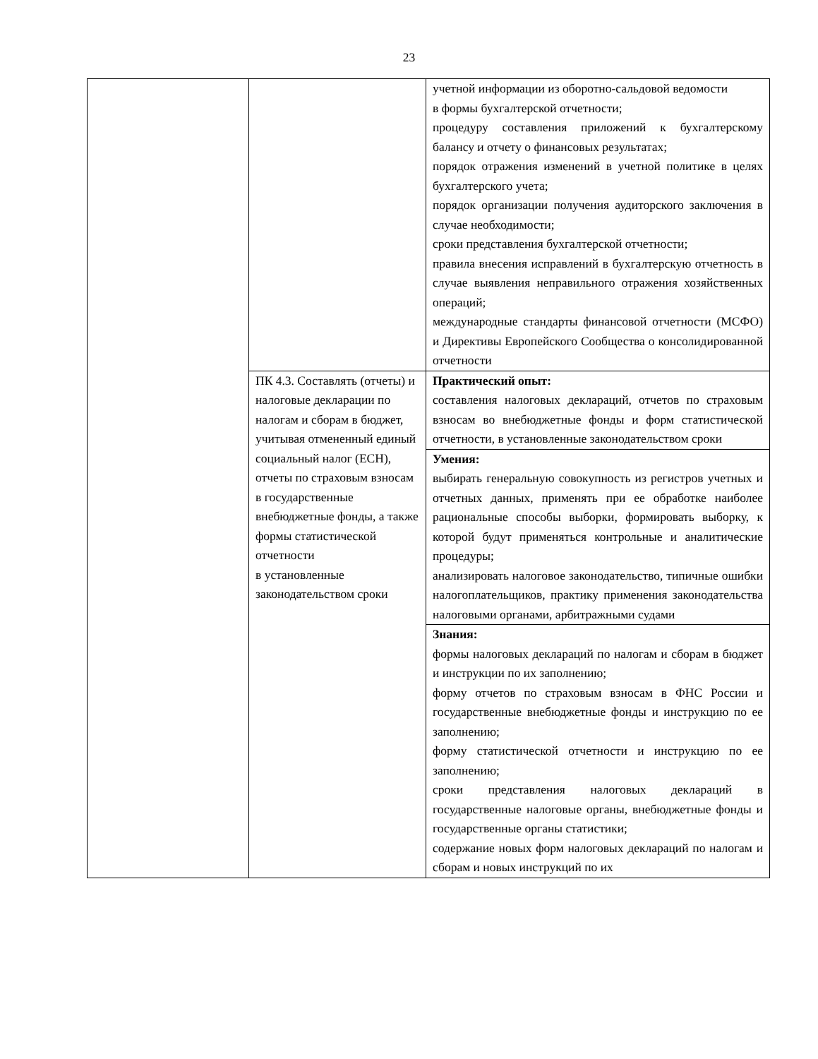23
| | | учетной информации из оборотно-сальдовой ведомости в формы бухгалтерской отчетности; процедуру составления приложений к бухгалтерскому балансу и отчету о финансовых результатах; порядок отражения изменений в учетной политике в целях бухгалтерского учета; порядок организации получения аудиторского заключения в случае необходимости; сроки представления бухгалтерской отчетности; правила внесения исправлений в бухгалтерскую отчетность в случае выявления неправильного отражения хозяйственных операций; международные стандарты финансовой отчетности (МСФО) и Директивы Европейского Сообщества о консолидированной отчетности |
| | ПК 4.3. Составлять (отчеты) и налоговые декларации по налогам и сборам в бюджет, учитывая отмененный единый социальный налог (ЕСН), отчеты по страховым взносам в государственные внебюджетные фонды, а также формы статистической отчетности в установленные законодательством сроки | Практический опыт: составления налоговых деклараций, отчетов по страховым взносам во внебюджетные фонды и форм статистической отчетности, в установленные законодательством сроки |
| | | Умения: выбирать генеральную совокупность из регистров учетных и отчетных данных, применять при ее обработке наиболее рациональные способы выборки, формировать выборку, к которой будут применяться контрольные и аналитические процедуры; анализировать налоговое законодательство, типичные ошибки налогоплательщиков, практику применения законодательства налоговыми органами, арбитражными судами |
| | | Знания: формы налоговых деклараций по налогам и сборам в бюджет и инструкции по их заполнению; форму отчетов по страховым взносам в ФНС России и государственные внебюджетные фонды и инструкцию по ее заполнению; форму статистической отчетности и инструкцию по ее заполнению; сроки представления налоговых деклараций в государственные налоговые органы, внебюджетные фонды и государственные органы статистики; содержание новых форм налоговых деклараций по налогам и сборам и новых инструкций по их |